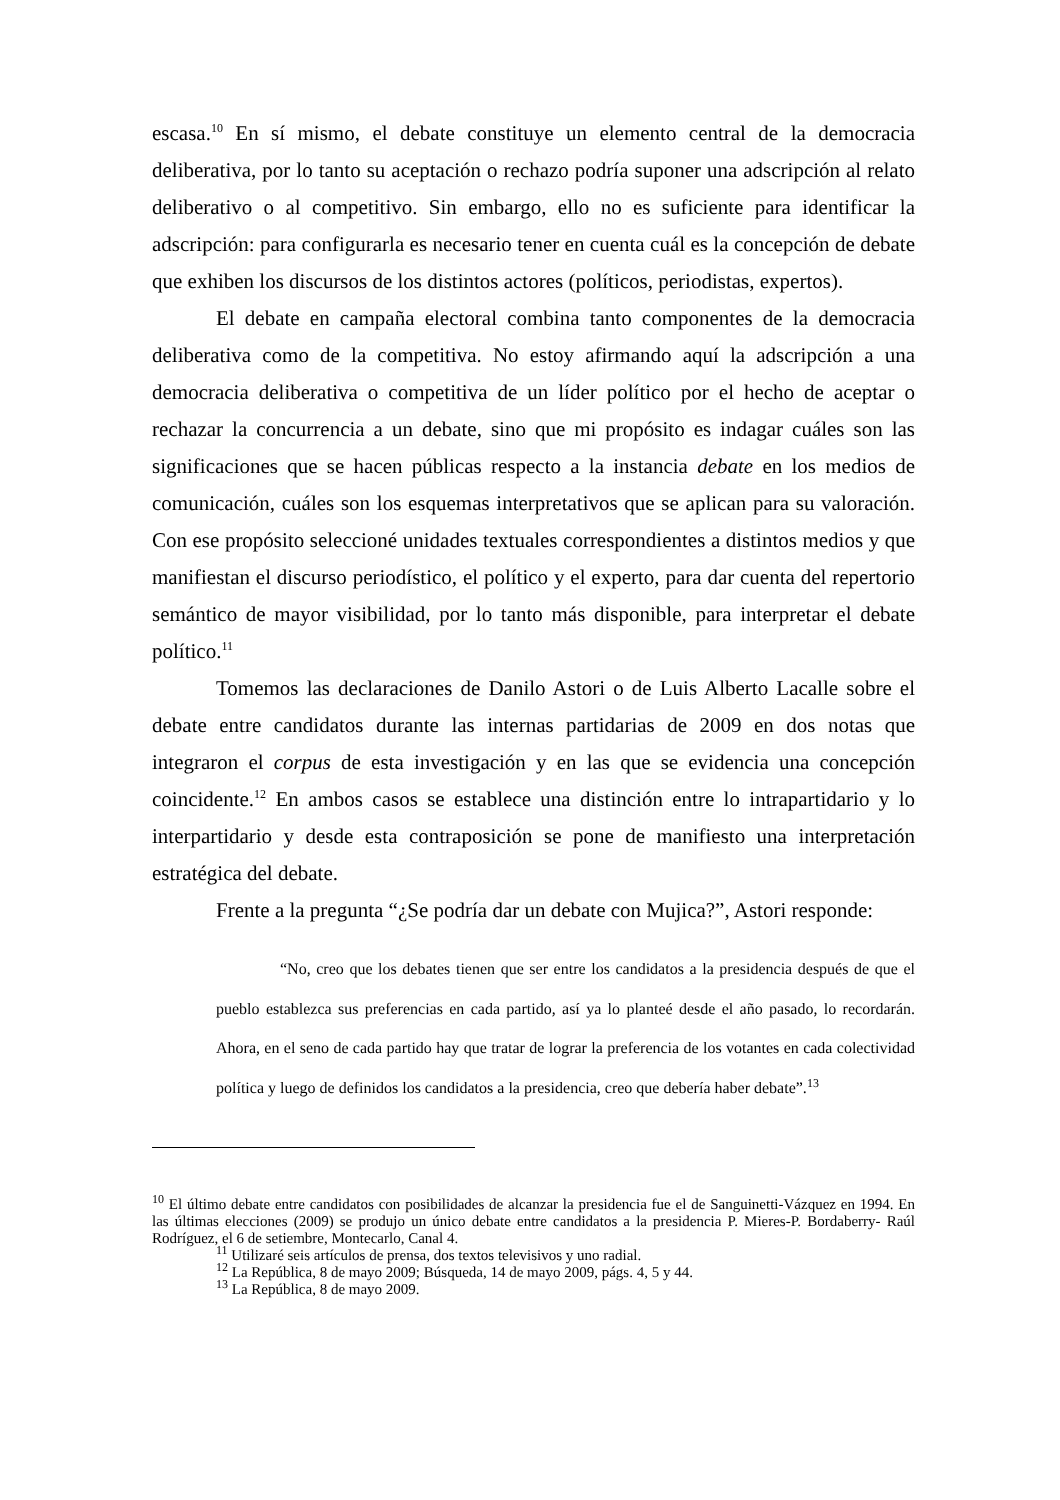escasa.<sup>10</sup> En sí mismo, el debate constituye un elemento central de la democracia deliberativa, por lo tanto su aceptación o rechazo podría suponer una adscripción al relato deliberativo o al competitivo. Sin embargo, ello no es suficiente para identificar la adscripción: para configurarla es necesario tener en cuenta cuál es la concepción de debate que exhiben los discursos de los distintos actores (políticos, periodistas, expertos).
El debate en campaña electoral combina tanto componentes de la democracia deliberativa como de la competitiva. No estoy afirmando aquí la adscripción a una democracia deliberativa o competitiva de un líder político por el hecho de aceptar o rechazar la concurrencia a un debate, sino que mi propósito es indagar cuáles son las significaciones que se hacen públicas respecto a la instancia debate en los medios de comunicación, cuáles son los esquemas interpretativos que se aplican para su valoración. Con ese propósito seleccioné unidades textuales correspondientes a distintos medios y que manifiestan el discurso periodístico, el político y el experto, para dar cuenta del repertorio semántico de mayor visibilidad, por lo tanto más disponible, para interpretar el debate político.<sup>11</sup>
Tomemos las declaraciones de Danilo Astori o de Luis Alberto Lacalle sobre el debate entre candidatos durante las internas partidarias de 2009 en dos notas que integraron el corpus de esta investigación y en las que se evidencia una concepción coincidente.<sup>12</sup> En ambos casos se establece una distinción entre lo intrapartidario y lo interpartidario y desde esta contraposición se pone de manifiesto una interpretación estratégica del debate.
Frente a la pregunta “¿Se podría dar un debate con Mujica?”, Astori responde:
“No, creo que los debates tienen que ser entre los candidatos a la presidencia después de que el pueblo establezca sus preferencias en cada partido, así ya lo planteé desde el año pasado, lo recordarán. Ahora, en el seno de cada partido hay que tratar de lograr la preferencia de los votantes en cada colectividad política y luego de definidos los candidatos a la presidencia, creo que debería haber debate”.<sup>13</sup>
<sup>10</sup> El último debate entre candidatos con posibilidades de alcanzar la presidencia fue el de Sanguinetti-Vázquez en 1994. En las últimas elecciones (2009) se produjo un único debate entre candidatos a la presidencia P. Mieres-P. Bordaberry- Raúl Rodríguez, el 6 de setiembre, Montecarlo, Canal 4.
<sup>11</sup> Utilizaré seis artículos de prensa, dos textos televisivos y uno radial.
<sup>12</sup> La República, 8 de mayo 2009; Búsqueda, 14 de mayo 2009, págs. 4, 5 y 44.
<sup>13</sup> La República, 8 de mayo 2009.